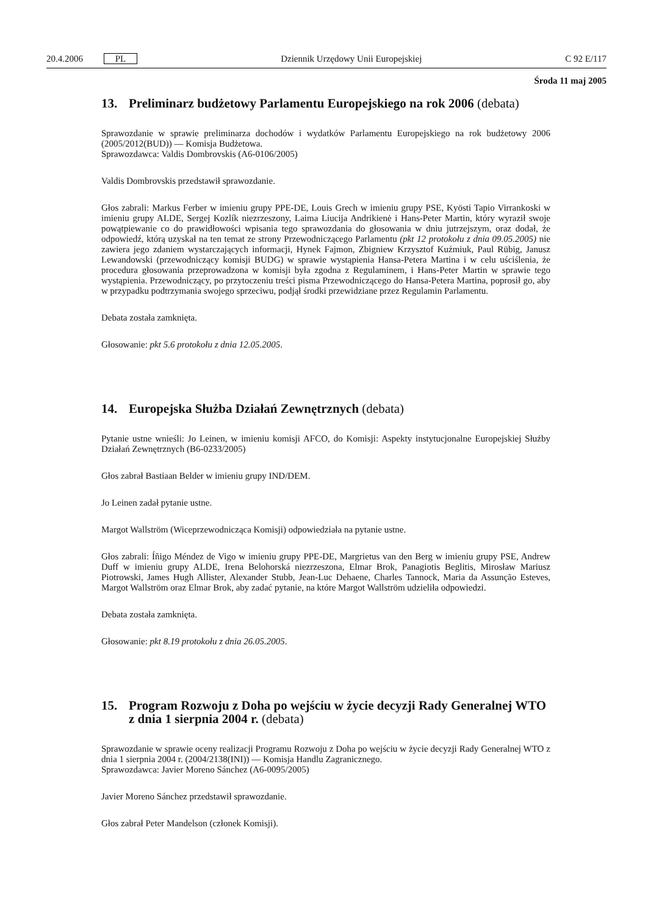20.4.2006 PL Dziennik Urzędowy Unii Europejskiej C 92 E/117
Środa 11 maj 2005
13. Preliminarz budżetowy Parlamentu Europejskiego na rok 2006 (debata)
Sprawozdanie w sprawie preliminarza dochodów i wydatków Parlamentu Europejskiego na rok budżetowy 2006 (2005/2012(BUD)) — Komisja Budżetowa.
Sprawozdawca: Valdis Dombrovskis (A6-0106/2005)
Valdis Dombrovskis przedstawił sprawozdanie.
Głos zabrali: Markus Ferber w imieniu grupy PPE-DE, Louis Grech w imieniu grupy PSE, Kyösti Tapio Virrankoski w imieniu grupy ALDE, Sergej Kozlík niezrzeszony, Laima Liucija Andrikienė i Hans-Peter Martin, który wyraził swoje powątpiewanie co do prawidłowości wpisania tego sprawozdania do głosowania w dniu jutrzejszym, oraz dodał, że odpowiedź, którą uzyskał na ten temat ze strony Przewodniczącego Parlamentu (pkt 12 protokołu z dnia 09.05.2005) nie zawiera jego zdaniem wystarczających informacji, Hynek Fajmon, Zbigniew Krzysztof Kuźmiuk, Paul Rübig, Janusz Lewandowski (przewodniczący komisji BUDG) w sprawie wystąpienia Hansa-Petera Martina i w celu uściślenia, że procedura głosowania przeprowadzona w komisji była zgodna z Regulaminem, i Hans-Peter Martin w sprawie tego wystąpienia. Przewodniczący, po przytoczeniu treści pisma Przewodniczącego do Hansa-Petera Martina, poprosił go, aby w przypadku podtrzymania swojego sprzeciwu, podjął środki przewidziane przez Regulamin Parlamentu.
Debata została zamknięta.
Głosowanie: pkt 5.6 protokołu z dnia 12.05.2005.
14. Europejska Służba Działań Zewnętrznych (debata)
Pytanie ustne wnieśli: Jo Leinen, w imieniu komisji AFCO, do Komisji: Aspekty instytucjonalne Europejskiej Służby Działań Zewnętrznych (B6-0233/2005)
Głos zabrał Bastiaan Belder w imieniu grupy IND/DEM.
Jo Leinen zadał pytanie ustne.
Margot Wallström (Wiceprzewodnicząca Komisji) odpowiedziała na pytanie ustne.
Głos zabrali: Íñigo Méndez de Vigo w imieniu grupy PPE-DE, Margrietus van den Berg w imieniu grupy PSE, Andrew Duff w imieniu grupy ALDE, Irena Belohorská niezrzeszona, Elmar Brok, Panagiotis Beglitis, Mirosław Mariusz Piotrowski, James Hugh Allister, Alexander Stubb, Jean-Luc Dehaene, Charles Tannock, Maria da Assunção Esteves, Margot Wallström oraz Elmar Brok, aby zadać pytanie, na które Margot Wallström udzieliła odpowiedzi.
Debata została zamknięta.
Głosowanie: pkt 8.19 protokołu z dnia 26.05.2005.
15. Program Rozwoju z Doha po wejściu w życie decyzji Rady Generalnej WTO z dnia 1 sierpnia 2004 r. (debata)
Sprawozdanie w sprawie oceny realizacji Programu Rozwoju z Doha po wejściu w życie decyzji Rady Generalnej WTO z dnia 1 sierpnia 2004 r. (2004/2138(INI)) — Komisja Handlu Zagranicznego.
Sprawozdawca: Javier Moreno Sánchez (A6-0095/2005)
Javier Moreno Sánchez przedstawił sprawozdanie.
Głos zabrał Peter Mandelson (członek Komisji).